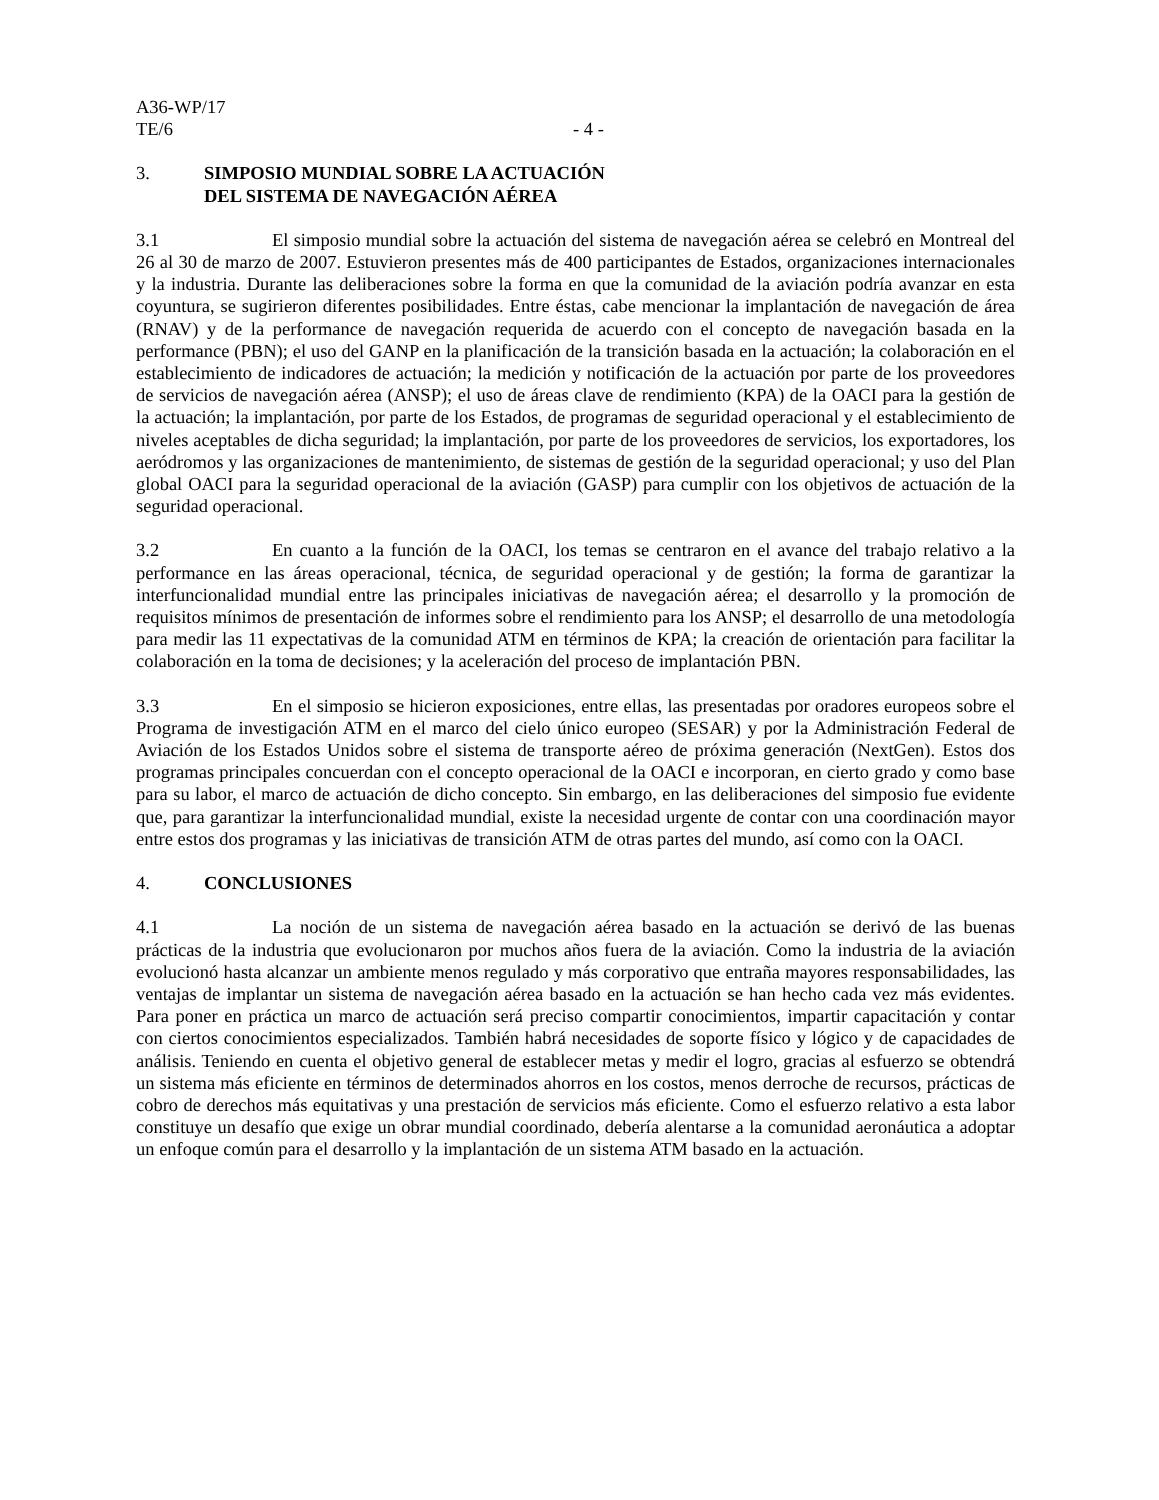A36-WP/17
TE/6 - 4 -
3. SIMPOSIO MUNDIAL SOBRE LA ACTUACIÓN
DEL SISTEMA DE NAVEGACIÓN AÉREA
3.1 El simposio mundial sobre la actuación del sistema de navegación aérea se celebró en Montreal del 26 al 30 de marzo de 2007. Estuvieron presentes más de 400 participantes de Estados, organizaciones internacionales y la industria. Durante las deliberaciones sobre la forma en que la comunidad de la aviación podría avanzar en esta coyuntura, se sugirieron diferentes posibilidades. Entre éstas, cabe mencionar la implantación de navegación de área (RNAV) y de la performance de navegación requerida de acuerdo con el concepto de navegación basada en la performance (PBN); el uso del GANP en la planificación de la transición basada en la actuación; la colaboración en el establecimiento de indicadores de actuación; la medición y notificación de la actuación por parte de los proveedores de servicios de navegación aérea (ANSP); el uso de áreas clave de rendimiento (KPA) de la OACI para la gestión de la actuación; la implantación, por parte de los Estados, de programas de seguridad operacional y el establecimiento de niveles aceptables de dicha seguridad; la implantación, por parte de los proveedores de servicios, los exportadores, los aeródromos y las organizaciones de mantenimiento, de sistemas de gestión de la seguridad operacional; y uso del Plan global OACI para la seguridad operacional de la aviación (GASP) para cumplir con los objetivos de actuación de la seguridad operacional.
3.2 En cuanto a la función de la OACI, los temas se centraron en el avance del trabajo relativo a la performance en las áreas operacional, técnica, de seguridad operacional y de gestión; la forma de garantizar la interfuncionalidad mundial entre las principales iniciativas de navegación aérea; el desarrollo y la promoción de requisitos mínimos de presentación de informes sobre el rendimiento para los ANSP; el desarrollo de una metodología para medir las 11 expectativas de la comunidad ATM en términos de KPA; la creación de orientación para facilitar la colaboración en la toma de decisiones; y la aceleración del proceso de implantación PBN.
3.3 En el simposio se hicieron exposiciones, entre ellas, las presentadas por oradores europeos sobre el Programa de investigación ATM en el marco del cielo único europeo (SESAR) y por la Administración Federal de Aviación de los Estados Unidos sobre el sistema de transporte aéreo de próxima generación (NextGen). Estos dos programas principales concuerdan con el concepto operacional de la OACI e incorporan, en cierto grado y como base para su labor, el marco de actuación de dicho concepto. Sin embargo, en las deliberaciones del simposio fue evidente que, para garantizar la interfuncionalidad mundial, existe la necesidad urgente de contar con una coordinación mayor entre estos dos programas y las iniciativas de transición ATM de otras partes del mundo, así como con la OACI.
4. CONCLUSIONES
4.1 La noción de un sistema de navegación aérea basado en la actuación se derivó de las buenas prácticas de la industria que evolucionaron por muchos años fuera de la aviación. Como la industria de la aviación evolucionó hasta alcanzar un ambiente menos regulado y más corporativo que entraña mayores responsabilidades, las ventajas de implantar un sistema de navegación aérea basado en la actuación se han hecho cada vez más evidentes. Para poner en práctica un marco de actuación será preciso compartir conocimientos, impartir capacitación y contar con ciertos conocimientos especializados. También habrá necesidades de soporte físico y lógico y de capacidades de análisis. Teniendo en cuenta el objetivo general de establecer metas y medir el logro, gracias al esfuerzo se obtendrá un sistema más eficiente en términos de determinados ahorros en los costos, menos derroche de recursos, prácticas de cobro de derechos más equitativas y una prestación de servicios más eficiente. Como el esfuerzo relativo a esta labor constituye un desafío que exige un obrar mundial coordinado, debería alentarse a la comunidad aeronáutica a adoptar un enfoque común para el desarrollo y la implantación de un sistema ATM basado en la actuación.